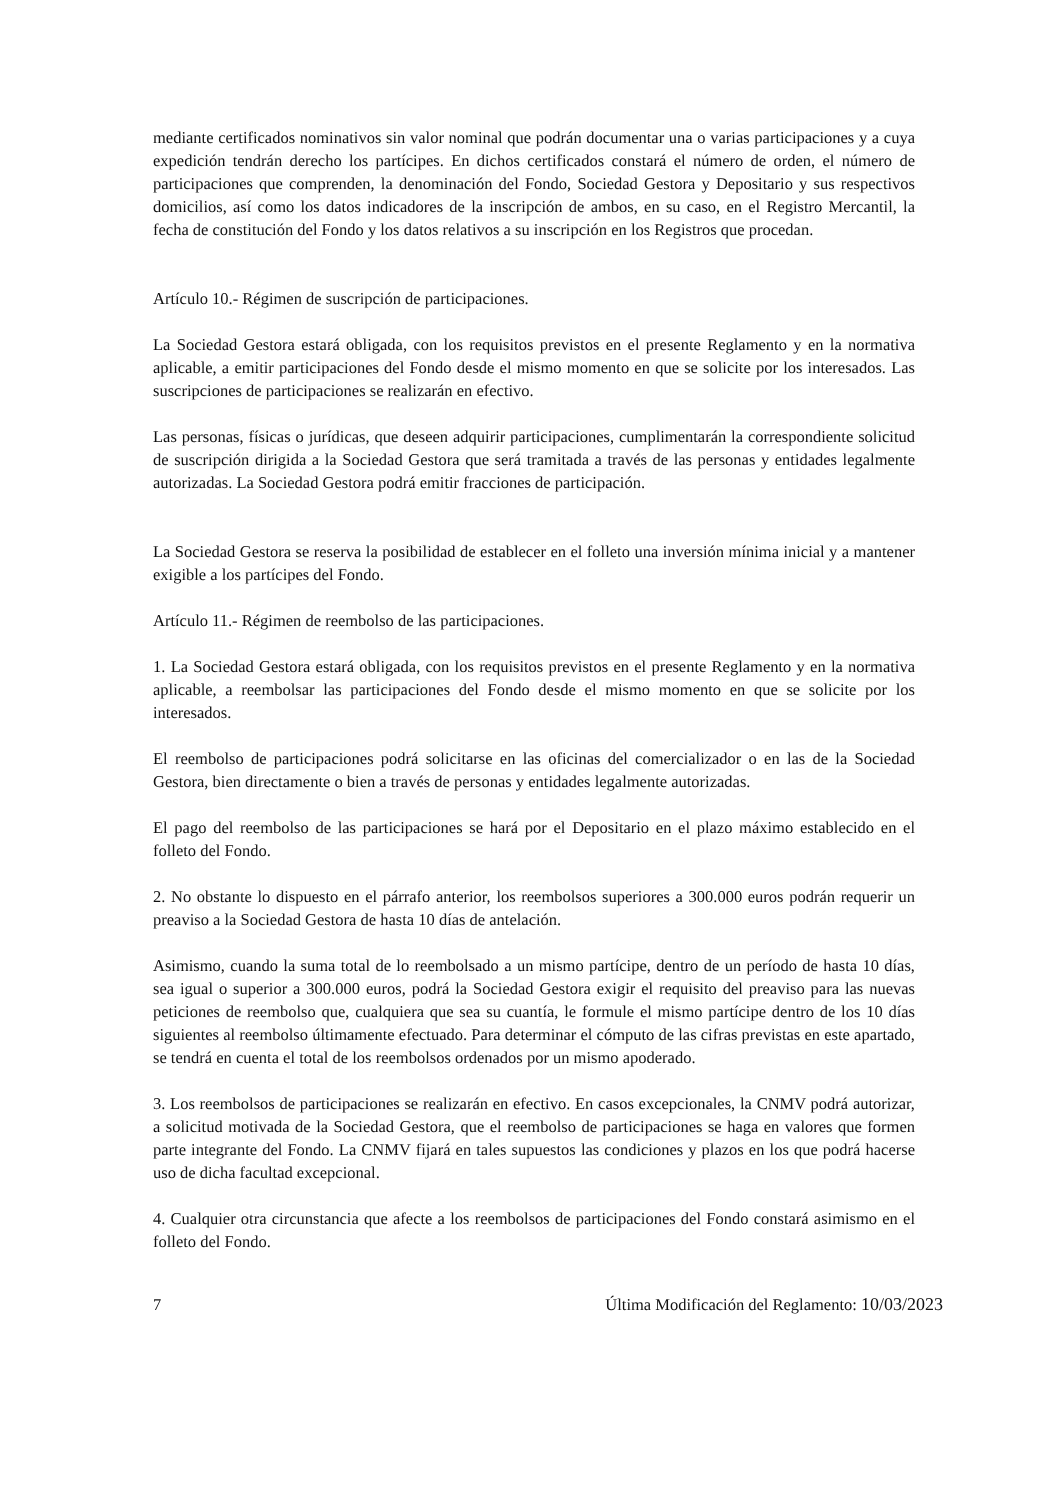mediante certificados nominativos sin valor nominal que podrán documentar una o varias participaciones y a cuya expedición tendrán derecho los partícipes. En dichos certificados constará el número de orden, el número de participaciones que comprenden, la denominación del Fondo, Sociedad Gestora y Depositario y sus respectivos domicilios, así como los datos indicadores de la inscripción de ambos, en su caso, en el Registro Mercantil, la fecha de constitución del Fondo y los datos relativos a su inscripción en los Registros que procedan.
Artículo 10.- Régimen de suscripción de participaciones.
La Sociedad Gestora estará obligada, con los requisitos previstos en el presente Reglamento y en la normativa aplicable, a emitir participaciones del Fondo desde el mismo momento en que se solicite por los interesados. Las suscripciones de participaciones se realizarán en efectivo.
Las personas, físicas o jurídicas, que deseen adquirir participaciones, cumplimentarán la correspondiente solicitud de suscripción dirigida a la Sociedad Gestora que será tramitada a través de las personas y entidades legalmente autorizadas. La Sociedad Gestora podrá emitir fracciones de participación.
La Sociedad Gestora se reserva la posibilidad de establecer en el folleto una inversión mínima inicial y a mantener exigible a los partícipes del Fondo.
Artículo 11.- Régimen de reembolso de las participaciones.
1. La Sociedad Gestora estará obligada, con los requisitos previstos en el presente Reglamento y en la normativa aplicable, a reembolsar las participaciones del Fondo desde el mismo momento en que se solicite por los interesados.
El reembolso de participaciones podrá solicitarse en las oficinas del comercializador o en las de la Sociedad Gestora, bien directamente o bien a través de personas y entidades legalmente autorizadas.
El pago del reembolso de las participaciones se hará por el Depositario en el plazo máximo establecido en el folleto del Fondo.
2. No obstante lo dispuesto en el párrafo anterior, los reembolsos superiores a 300.000 euros podrán requerir un preaviso a la Sociedad Gestora de hasta 10 días de antelación.
Asimismo, cuando la suma total de lo reembolsado a un mismo partícipe, dentro de un período de hasta 10 días, sea igual o superior a 300.000 euros, podrá la Sociedad Gestora exigir el requisito del preaviso para las nuevas peticiones de reembolso que, cualquiera que sea su cuantía, le formule el mismo partícipe dentro de los 10 días siguientes al reembolso últimamente efectuado. Para determinar el cómputo de las cifras previstas en este apartado, se tendrá en cuenta el total de los reembolsos ordenados por un mismo apoderado.
3. Los reembolsos de participaciones se realizarán en efectivo. En casos excepcionales, la CNMV podrá autorizar, a solicitud motivada de la Sociedad Gestora, que el reembolso de participaciones se haga en valores que formen parte integrante del Fondo. La CNMV fijará en tales supuestos las condiciones y plazos en los que podrá hacerse uso de dicha facultad excepcional.
4. Cualquier otra circunstancia que afecte a los reembolsos de participaciones del Fondo constará asimismo en el folleto del Fondo.
7 Última Modificación del Reglamento: 10/03/2023